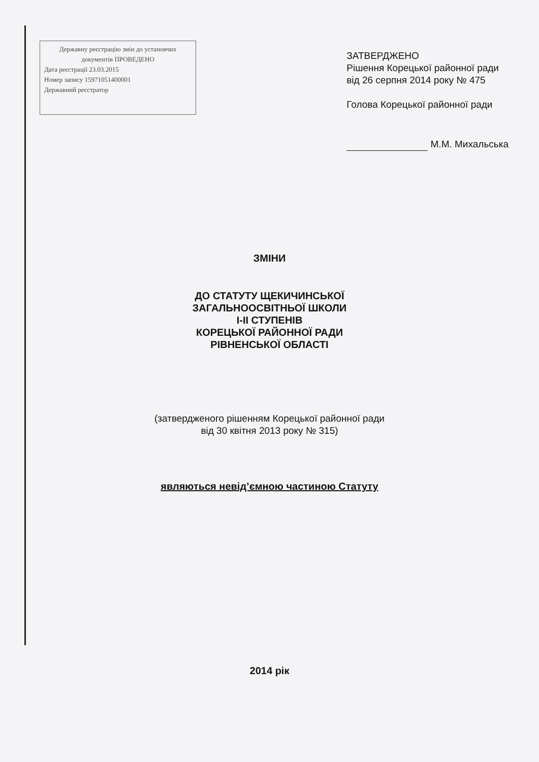Державну реєстрацію змін до установчих документів ПРОВЕДЕНО
Дата реєстрації 23.03.2015
Номер запису 15971051400001
Державний реєстратор
ЗАТВЕРДЖЕНО
Рішення Корецької районної ради
від 26 серпня 2014 року № 475
Голова Корецької районної ради
М.М. Михальська
ЗМІНИ
ДО СТАТУТУ ЩЕКИЧИНСЬКОЇ
ЗАГАЛЬНООСВІТНЬОЇ ШКОЛИ
І-ІІ СТУПЕНІВ
КОРЕЦЬКОЇ РАЙОННОЇ РАДИ
РІВНЕНСЬКОЇ ОБЛАСТІ
(затвердженого рішенням Корецької районної ради
від 30 квітня 2013 року № 315)
являються невід’ємною частиною Статуту
2014 рік